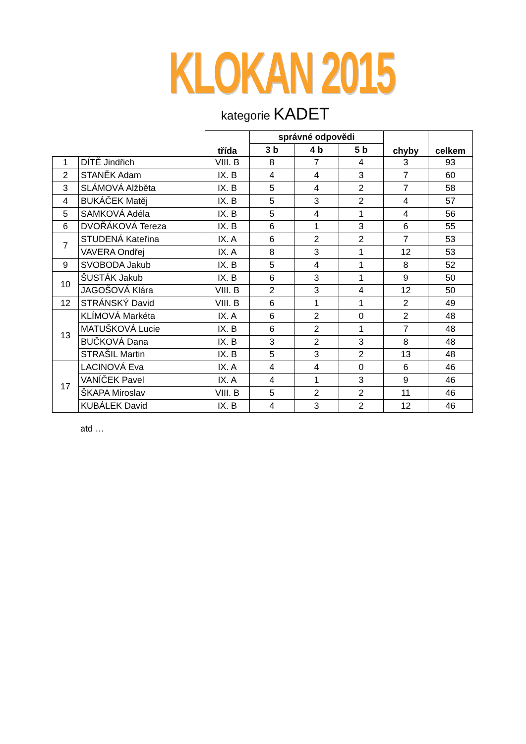KLOKAN 2015
kategorie KADET
| | | třída | správné odpovědi | | | chyby | celkem |
| --- | --- | --- | --- | --- | --- | --- | --- |
| | | | 3 b | 4 b | 5 b | | |
| 1 | DÍTĚ Jindřich | VIII. B | 8 | 7 | 4 | 3 | 93 |
| 2 | STANĚK Adam | IX. B | 4 | 4 | 3 | 7 | 60 |
| 3 | SLÁMOVÁ Alžběta | IX. B | 5 | 4 | 2 | 7 | 58 |
| 4 | BUKÁČEK Matěj | IX. B | 5 | 3 | 2 | 4 | 57 |
| 5 | SAMKOVÁ Adéla | IX. B | 5 | 4 | 1 | 4 | 56 |
| 6 | DVOŘÁKOVÁ Tereza | IX. B | 6 | 1 | 3 | 6 | 55 |
| 7 | STUDENÁ Kateřina | IX. A | 6 | 2 | 2 | 7 | 53 |
| | VAVERA Ondřej | IX. A | 8 | 3 | 1 | 12 | 53 |
| 9 | SVOBODA Jakub | IX. B | 5 | 4 | 1 | 8 | 52 |
| 10 | ŠUSTÁK Jakub | IX. B | 6 | 3 | 1 | 9 | 50 |
| | JAGOŠOVÁ Klára | VIII. B | 2 | 3 | 4 | 12 | 50 |
| 12 | STRÁNSKÝ David | VIII. B | 6 | 1 | 1 | 2 | 49 |
| 13 | KLÍMOVÁ Markéta | IX. A | 6 | 2 | 0 | 2 | 48 |
| | MATUŠKOVÁ Lucie | IX. B | 6 | 2 | 1 | 7 | 48 |
| | BUČKOVÁ Dana | IX. B | 3 | 2 | 3 | 8 | 48 |
| | STRAŠIL Martin | IX. B | 5 | 3 | 2 | 13 | 48 |
| 17 | LACINOVÁ Eva | IX. A | 4 | 4 | 0 | 6 | 46 |
| | VANÍČEK Pavel | IX. A | 4 | 1 | 3 | 9 | 46 |
| | ŠKAPA Miroslav | VIII. B | 5 | 2 | 2 | 11 | 46 |
| | KUBÁLEK David | IX. B | 4 | 3 | 2 | 12 | 46 |
atd …